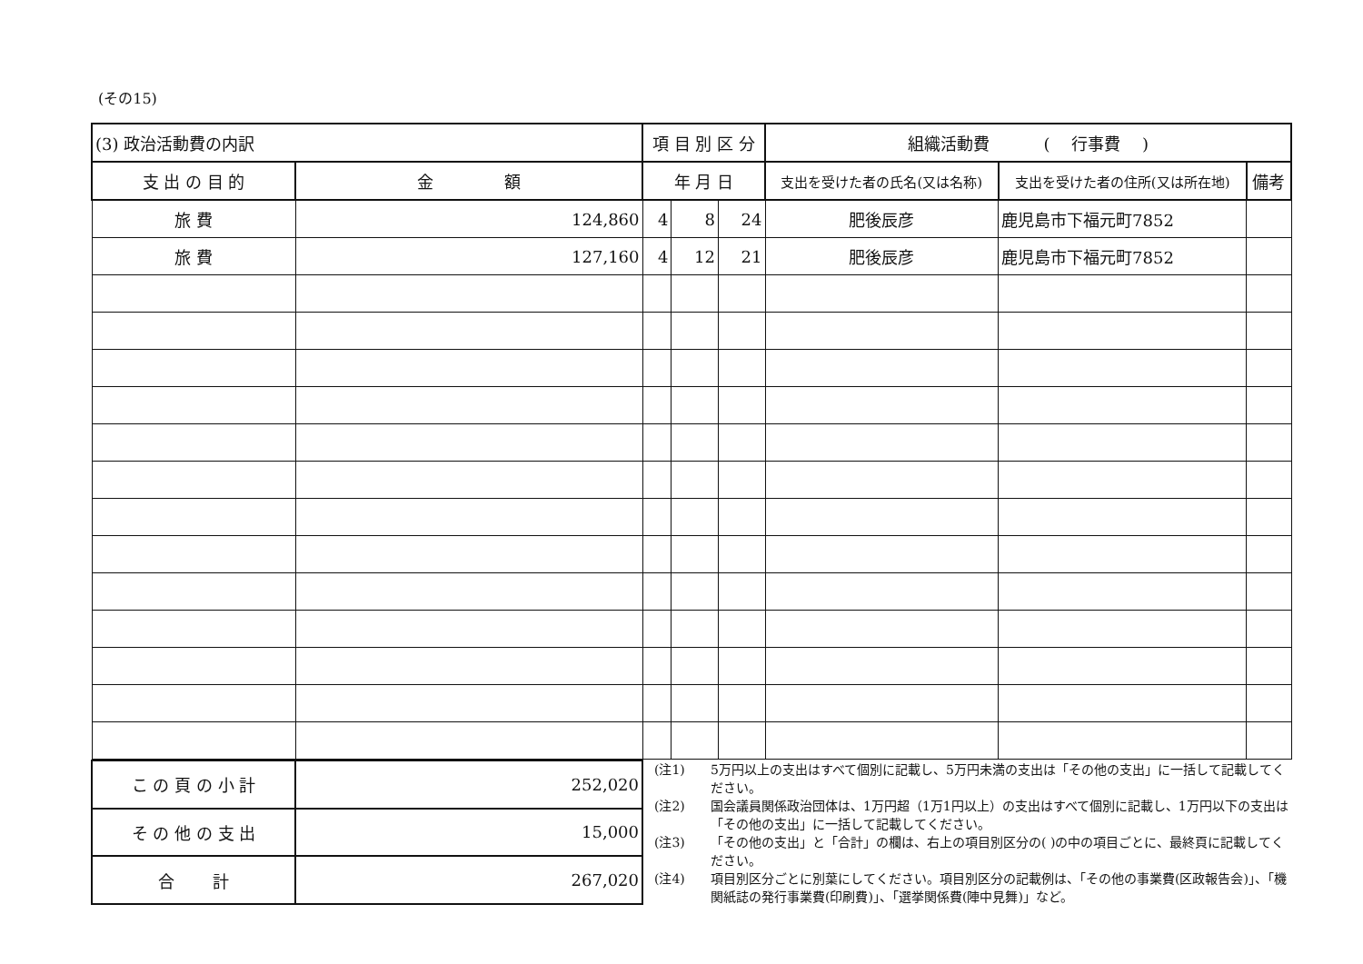(その15)
| (3) 政治活動費の内訳 | | 項 目 別 区 分 | | | 組織活動費 ( 行事費 ) | | |
| 支 出 の 目 的 | 金 額 | 年 月 日 | | | 支出を受けた者の氏名(又は名称) | 支出を受けた者の住所(又は所在地) | 備考 |
| 旅 費 | 124,860 | 4 | 8 | 24 | 肥後辰彦 | 鹿児島市下福元町7852 | |
| 旅 費 | 127,160 | 4 | 12 | 21 | 肥後辰彦 | 鹿児島市下福元町7852 | |
| こ の 頁 の 小 計 | 252,020 |
| そ の 他 の 支 出 | 15,000 |
| 合 計 | 267,020 |
(注1) 5万円以上の支出はすべて個別に記載し、5万円未満の支出は「その他の支出」に一括して記載してください。
(注2) 国会議員関係政治団体は、1万円超（1万1円以上）の支出はすべて個別に記載し、1万円以下の支出は「その他の支出」に一括して記載してください。
(注3) 「その他の支出」と「合計」の欄は、右上の項目別区分の( )の中の項目ごとに、最終頁に記載してください。
(注4) 項目別区分ごとに別葉にしてください。項目別区分の記載例は、「その他の事業費(区政報告会)」、「機関紙誌の発行事業費(印刷費)」、「選挙関係費(陣中見舞)」など。